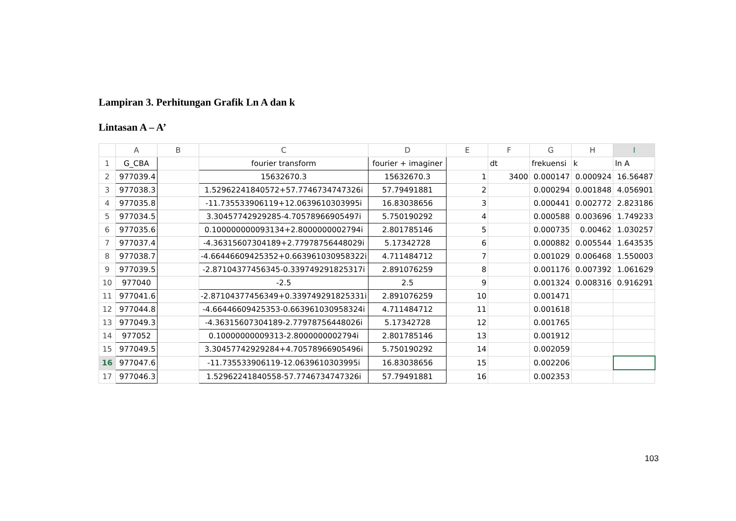Lampiran 3. Perhitungan Grafik Ln A dan k
Lintasan A – A’
| | A | B | C | D | E | F | G | H | I |
| --- | --- | --- | --- | --- | --- | --- | --- | --- | --- |
| 1 | G_CBA | | fourier transform | fourier + imaginer | | dt | frekuensi | k | ln A |
| 2 | 977039.4 | | 15632670.3 | 15632670.3 | 1 | 3400 | 0.000147 | 0.000924 | 16.56487 |
| 3 | 977038.3 | | 1.52962241840572+57.7746734747326i | 57.79491881 | 2 | | 0.000294 | 0.001848 | 4.056901 |
| 4 | 977035.8 | | -11.735533906119+12.0639610303995i | 16.83038656 | 3 | | 0.000441 | 0.002772 | 2.823186 |
| 5 | 977034.5 | | 3.30457742929285-4.70578966905497i | 5.750190292 | 4 | | 0.000588 | 0.003696 | 1.749233 |
| 6 | 977035.6 | | 0.100000000093134+2.8000000002794i | 2.801785146 | 5 | | 0.000735 | 0.00462 | 1.030257 |
| 7 | 977037.4 | | -4.36315607304189+2.77978756448029i | 5.17342728 | 6 | | 0.000882 | 0.005544 | 1.643535 |
| 8 | 977038.7 | | -4.66446609425352+0.663961030958322i | 4.711484712 | 7 | | 0.001029 | 0.006468 | 1.550003 |
| 9 | 977039.5 | | -2.87104377456345-0.339749291825317i | 2.891076259 | 8 | | 0.001176 | 0.007392 | 1.061629 |
| 10 | 977040 | | -2.5 | 2.5 | 9 | | 0.001324 | 0.008316 | 0.916291 |
| 11 | 977041.6 | | -2.87104377456349+0.339749291825331i | 2.891076259 | 10 | | 0.001471 | | |
| 12 | 977044.8 | | -4.66446609425353-0.663961030958324i | 4.711484712 | 11 | | 0.001618 | | |
| 13 | 977049.3 | | -4.36315607304189-2.77978756448026i | 5.17342728 | 12 | | 0.001765 | | |
| 14 | 977052 | | 0.10000000009313-2.8000000002794i | 2.801785146 | 13 | | 0.001912 | | |
| 15 | 977049.5 | | 3.30457742929284+4.70578966905496i | 5.750190292 | 14 | | 0.002059 | | |
| 16 | 977047.6 | | -11.735533906119-12.0639610303995i | 16.83038656 | 15 | | 0.002206 | | |
| 17 | 977046.3 | | 1.52962241840558-57.7746734747326i | 57.79491881 | 16 | | 0.002353 | | |
103